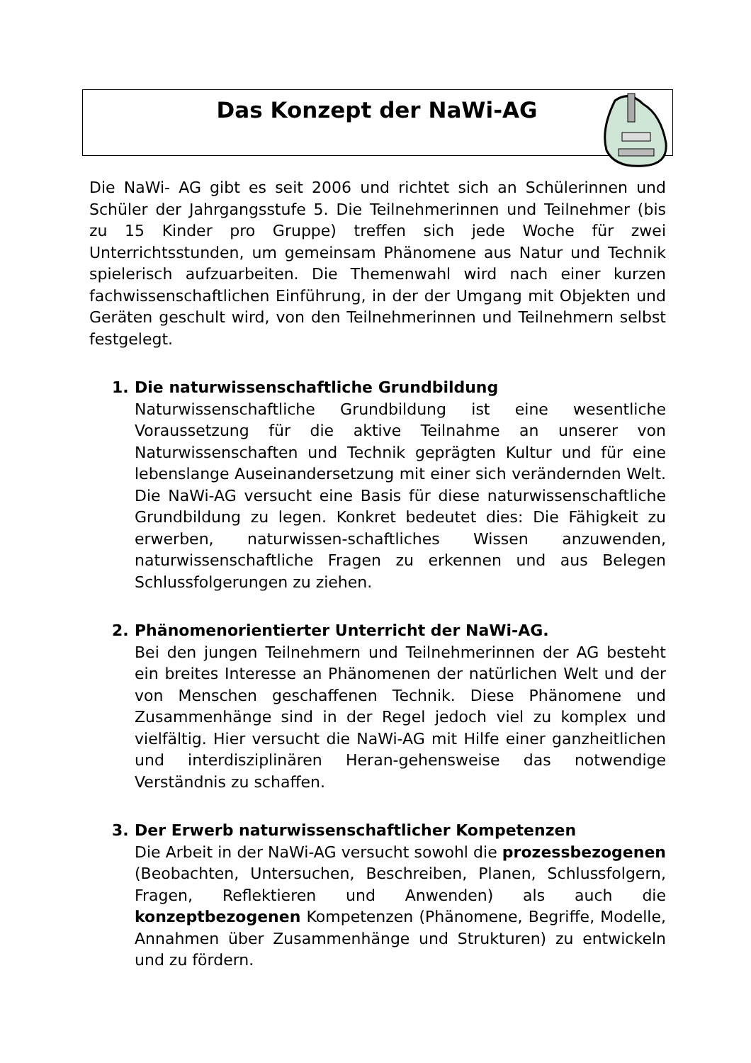Das Konzept der NaWi-AG
Die NaWi- AG gibt es seit 2006 und richtet sich an Schülerinnen und Schüler der Jahrgangsstufe 5. Die Teilnehmerinnen und Teilnehmer (bis zu 15 Kinder pro Gruppe) treffen sich jede Woche für zwei Unterrichtsstunden, um gemeinsam Phänomene aus Natur und Technik spielerisch aufzuarbeiten. Die Themenwahl wird nach einer kurzen fachwissenschaftlichen Einführung, in der der Umgang mit Objekten und Geräten geschult wird, von den Teilnehmerinnen und Teilnehmern selbst festgelegt.
1. Die naturwissenschaftliche Grundbildung
Naturwissenschaftliche Grundbildung ist eine wesentliche Voraussetzung für die aktive Teilnahme an unserer von Naturwissenschaften und Technik geprägten Kultur und für eine lebenslange Auseinandersetzung mit einer sich verändernden Welt. Die NaWi-AG versucht eine Basis für diese naturwissenschaftliche Grundbildung zu legen. Konkret bedeutet dies: Die Fähigkeit zu erwerben, naturwissen-schaftliches Wissen anzuwenden, naturwissenschaftliche Fragen zu erkennen und aus Belegen Schlussfolgerungen zu ziehen.
2. Phänomenorientierter Unterricht der NaWi-AG.
Bei den jungen Teilnehmern und Teilnehmerinnen der AG besteht ein breites Interesse an Phänomenen der natürlichen Welt und der von Menschen geschaffenen Technik. Diese Phänomene und Zusammenhänge sind in der Regel jedoch viel zu komplex und vielfältig. Hier versucht die NaWi-AG mit Hilfe einer ganzheitlichen und interdisziplinären Heran-gehensweise das notwendige Verständnis zu schaffen.
3. Der Erwerb naturwissenschaftlicher Kompetenzen
Die Arbeit in der NaWi-AG versucht sowohl die prozessbezogenen (Beobachten, Untersuchen, Beschreiben, Planen, Schlussfolgern, Fragen, Reflektieren und Anwenden) als auch die konzeptbezogenen Kompetenzen (Phänomene, Begriffe, Modelle, Annahmen über Zusammenhänge und Strukturen) zu entwickeln und zu fördern.